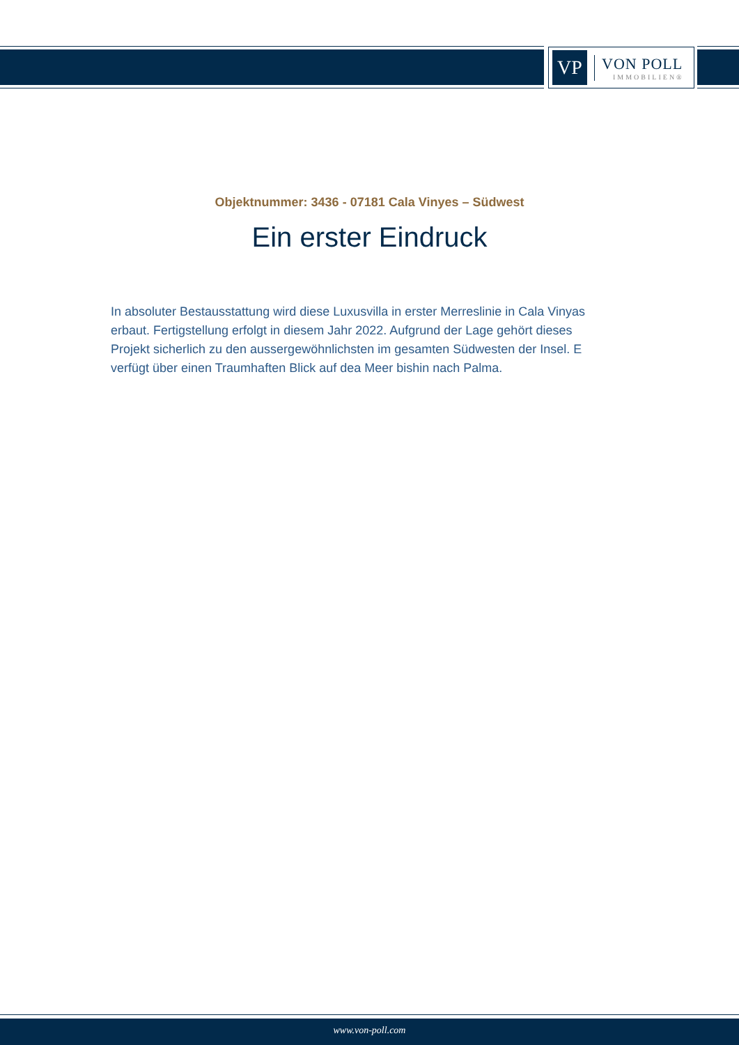VP
VON POLL
IMMOBILIEN®
Objektnummer: 3436 - 07181 Cala Vinyes – Südwest
Ein erster Eindruck
In absoluter Bestausstattung wird diese Luxusvilla in erster Merreslinie in Cala Vinyas erbaut. Fertigstellung erfolgt in diesem Jahr 2022. Aufgrund der Lage gehört dieses Projekt sicherlich zu den aussergewöhnlichsten im gesamten Südwesten der Insel. E verfügt über einen Traumhaften Blick auf dea Meer bishin nach Palma.
www.von-poll.com